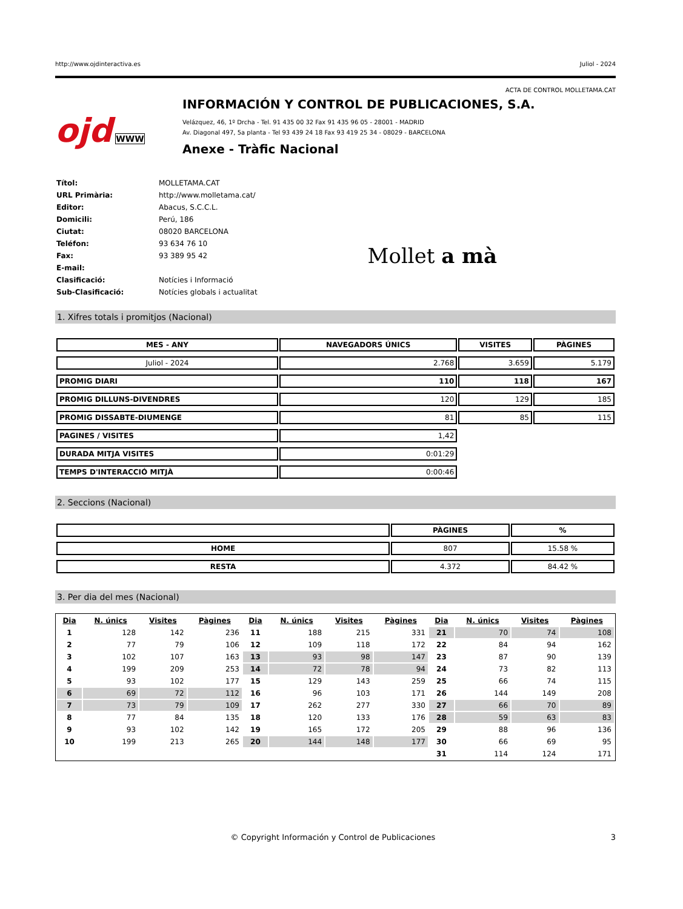http://www.ojdinteractiva.es Juliol - 2024
ACTA DE CONTROL MOLLETAMA.CAT
ojd WWW
INFORMACIÓN Y CONTROL DE PUBLICACIONES, S.A.
Velázquez, 46, 1º Drcha - Tel. 91 435 00 32 Fax 91 435 96 05 - 28001 - MADRID
Av. Diagonal 497, 5a planta - Tel 93 439 24 18 Fax 93 419 25 34 - 08029 - BARCELONA
Anexe - Tràfic Nacional
| Títol: | MOLLETAMA.CAT |
| URL Primària: | http://www.molletama.cat/ |
| Editor: | Abacus, S.C.C.L. |
| Domicili: | Perú, 186 |
| Ciutat: | 08020 BARCELONA |
| Teléfon: | 93 634 76 10 |
| Fax: | 93 389 95 42 |
| E-mail: | |
| Clasificació: | Notícies i Informació |
| Sub-Clasificació: | Notícies globals i actualitat |
Mollet a mà
1. Xifres totals i promitjos (Nacional)
| MES - ANY | NAVEGADORS ÚNICS | VISITES | PÀGINES |
| --- | --- | --- | --- |
| Juliol - 2024 | 2.768 | 3.659 | 5.179 |
| PROMIG DIARI | 110 | 118 | 167 |
| PROMIG DILLUNS-DIVENDRES | 120 | 129 | 185 |
| PROMIG DISSABTE-DIUMENGE | 81 | 85 | 115 |
| PAGINES / VISITES | 1,42 | | |
| DURADA MITJA VISITES | 0:01:29 | | |
| TEMPS D'INTERACCIÓ MITJÀ | 0:00:46 | | |
2. Seccions (Nacional)
| | PÀGINES | % |
| --- | --- | --- |
| HOME | 807 | 15.58 % |
| RESTA | 4.372 | 84.42 % |
3. Per dia del mes (Nacional)
| Dia | N. únics | Visites | Pàgines | Dia | N. únics | Visites | Pàgines | Dia | N. únics | Visites | Pàgines |
| --- | --- | --- | --- | --- | --- | --- | --- | --- | --- | --- | --- |
| 1 | 128 | 142 | 236 | 11 | 188 | 215 | 331 | 21 | 70 | 74 | 108 |
| 2 | 77 | 79 | 106 | 12 | 109 | 118 | 172 | 22 | 84 | 94 | 162 |
| 3 | 102 | 107 | 163 | 13 | 93 | 98 | 147 | 23 | 87 | 90 | 139 |
| 4 | 199 | 209 | 253 | 14 | 72 | 78 | 94 | 24 | 73 | 82 | 113 |
| 5 | 93 | 102 | 177 | 15 | 129 | 143 | 259 | 25 | 66 | 74 | 115 |
| 6 | 69 | 72 | 112 | 16 | 96 | 103 | 171 | 26 | 144 | 149 | 208 |
| 7 | 73 | 79 | 109 | 17 | 262 | 277 | 330 | 27 | 66 | 70 | 89 |
| 8 | 77 | 84 | 135 | 18 | 120 | 133 | 176 | 28 | 59 | 63 | 83 |
| 9 | 93 | 102 | 142 | 19 | 165 | 172 | 205 | 29 | 88 | 96 | 136 |
| 10 | 199 | 213 | 265 | 20 | 144 | 148 | 177 | 30 | 66 | 69 | 95 |
| | | | | | | | | 31 | 114 | 124 | 171 |
© Copyright Información y Control de Publicaciones 3